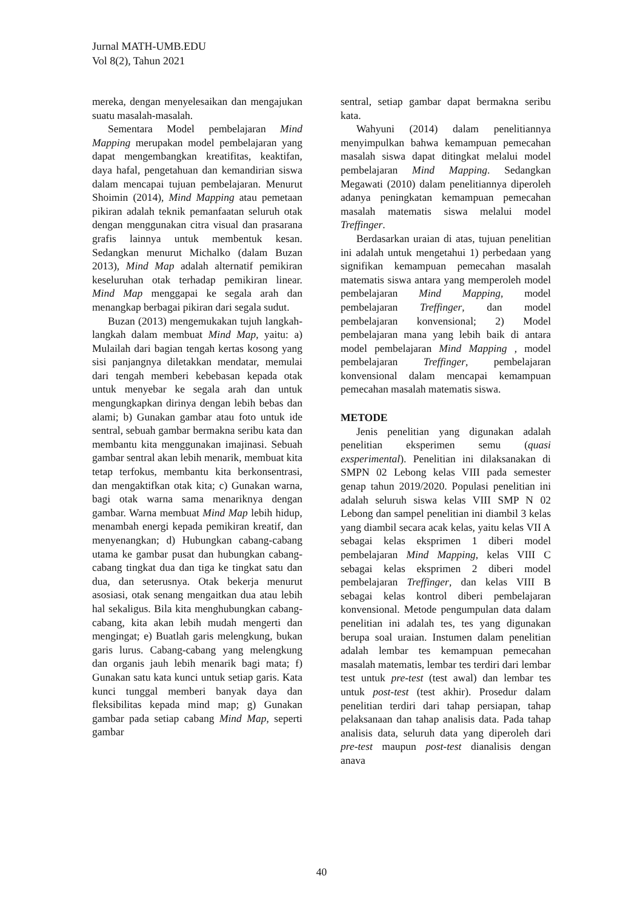Jurnal MATH-UMB.EDU
Vol 8(2), Tahun 2021
mereka, dengan menyelesaikan dan mengajukan suatu masalah-masalah.
Sementara Model pembelajaran Mind Mapping merupakan model pembelajaran yang dapat mengembangkan kreatifitas, keaktifan, daya hafal, pengetahuan dan kemandirian siswa dalam mencapai tujuan pembelajaran. Menurut Shoimin (2014), Mind Mapping atau pemetaan pikiran adalah teknik pemanfaatan seluruh otak dengan menggunakan citra visual dan prasarana grafis lainnya untuk membentuk kesan. Sedangkan menurut Michalko (dalam Buzan 2013), Mind Map adalah alternatif pemikiran keseluruhan otak terhadap pemikiran linear. Mind Map menggapai ke segala arah dan menangkap berbagai pikiran dari segala sudut.
Buzan (2013) mengemukakan tujuh langkah-langkah dalam membuat Mind Map, yaitu: a) Mulailah dari bagian tengah kertas kosong yang sisi panjangnya diletakkan mendatar, memulai dari tengah memberi kebebasan kepada otak untuk menyebar ke segala arah dan untuk mengungkapkan dirinya dengan lebih bebas dan alami; b) Gunakan gambar atau foto untuk ide sentral, sebuah gambar bermakna seribu kata dan membantu kita menggunakan imajinasi. Sebuah gambar sentral akan lebih menarik, membuat kita tetap terfokus, membantu kita berkonsentrasi, dan mengaktifkan otak kita; c) Gunakan warna, bagi otak warna sama menariknya dengan gambar. Warna membuat Mind Map lebih hidup, menambah energi kepada pemikiran kreatif, dan menyenangkan; d) Hubungkan cabang-cabang utama ke gambar pusat dan hubungkan cabang-cabang tingkat dua dan tiga ke tingkat satu dan dua, dan seterusnya. Otak bekerja menurut asosiasi, otak senang mengaitkan dua atau lebih hal sekaligus. Bila kita menghubungkan cabang- cabang, kita akan lebih mudah mengerti dan mengingat; e) Buatlah garis melengkung, bukan garis lurus. Cabang-cabang yang melengkung dan organis jauh lebih menarik bagi mata; f) Gunakan satu kata kunci untuk setiap garis. Kata kunci tunggal memberi banyak daya dan fleksibilitas kepada mind map; g) Gunakan gambar pada setiap cabang Mind Map, seperti gambar
sentral, setiap gambar dapat bermakna seribu kata.
Wahyuni (2014) dalam penelitiannya menyimpulkan bahwa kemampuan pemecahan masalah siswa dapat ditingkat melalui model pembelajaran Mind Mapping. Sedangkan Megawati (2010) dalam penelitiannya diperoleh adanya peningkatan kemampuan pemecahan masalah matematis siswa melalui model Treffinger.
Berdasarkan uraian di atas, tujuan penelitian ini adalah untuk mengetahui 1) perbedaan yang signifikan kemampuan pemecahan masalah matematis siswa antara yang memperoleh model pembelajaran Mind Mapping, model pembelajaran Treffinger, dan model pembelajaran konvensional; 2) Model pembelajaran mana yang lebih baik di antara model pembelajaran Mind Mapping , model pembelajaran Treffinger, pembelajaran konvensional dalam mencapai kemampuan pemecahan masalah matematis siswa.
METODE
Jenis penelitian yang digunakan adalah penelitian eksperimen semu (quasi exsperimental). Penelitian ini dilaksanakan di SMPN 02 Lebong kelas VIII pada semester genap tahun 2019/2020. Populasi penelitian ini adalah seluruh siswa kelas VIII SMP N 02 Lebong dan sampel penelitian ini diambil 3 kelas yang diambil secara acak kelas, yaitu kelas VII A sebagai kelas eksprimen 1 diberi model pembelajaran Mind Mapping, kelas VIII C sebagai kelas eksprimen 2 diberi model pembelajaran Treffinger, dan kelas VIII B sebagai kelas kontrol diberi pembelajaran konvensional. Metode pengumpulan data dalam penelitian ini adalah tes, tes yang digunakan berupa soal uraian. Instumen dalam penelitian adalah lembar tes kemampuan pemecahan masalah matematis, lembar tes terdiri dari lembar test untuk pre-test (test awal) dan lembar tes untuk post-test (test akhir). Prosedur dalam penelitian terdiri dari tahap persiapan, tahap pelaksanaan dan tahap analisis data. Pada tahap analisis data, seluruh data yang diperoleh dari pre-test maupun post-test dianalisis dengan anava
40